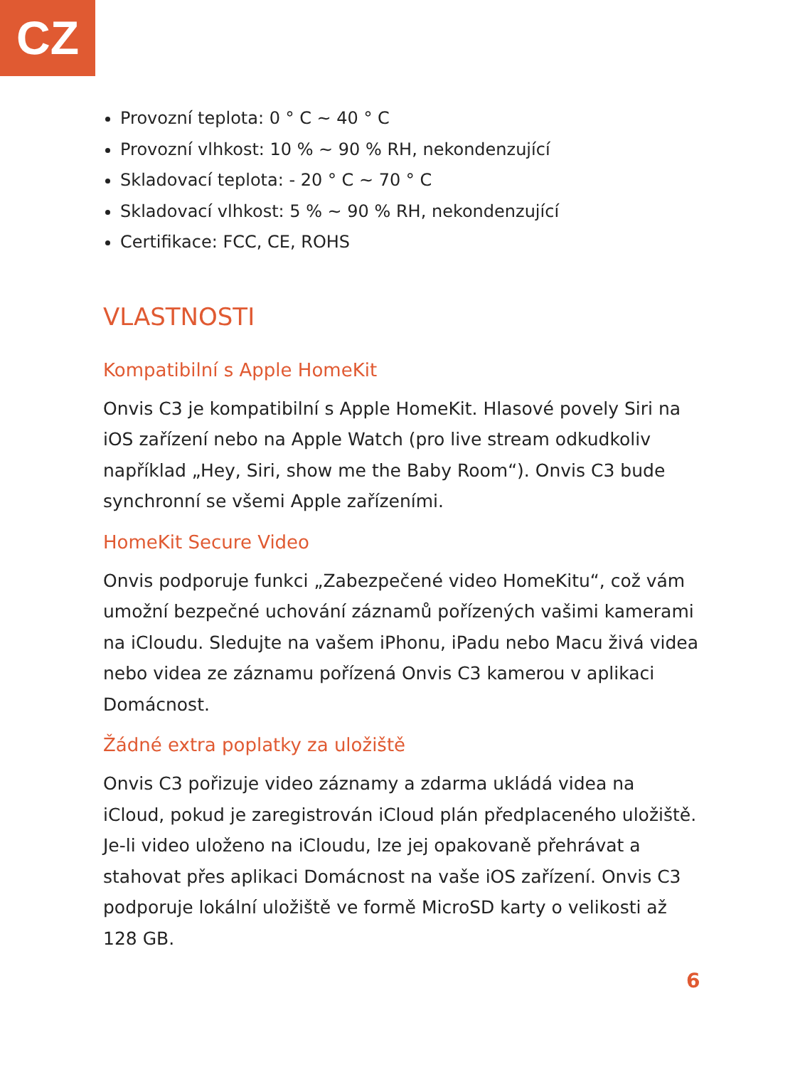CZ
Provozní teplota: 0 ° C ~ 40 ° C
Provozní vlhkost: 10 % ~ 90 % RH, nekondenzující
Skladovací teplota: - 20 ° C ~ 70 ° C
Skladovací vlhkost: 5 % ~ 90 % RH, nekondenzující
Certifikace: FCC, CE, ROHS
VLASTNOSTI
Kompatibilní s Apple HomeKit
Onvis C3 je kompatibilní s Apple HomeKit. Hlasové povely Siri na iOS zařízení nebo na Apple Watch (pro live stream odkudkoliv například „Hey, Siri, show me the Baby Room“). Onvis C3 bude synchronní se všemi Apple zařízeními.
HomeKit Secure Video
Onvis podporuje funkci „Zabezpečené video HomeKitu“, což vám umožní bezpečné uchování záznamů pořízených vašimi kamerami na iCloudu. Sledujte na vašem iPhonu, iPadu nebo Macu živá videa nebo videa ze záznamu pořízená Onvis C3 kamerou v aplikaci Domácnost.
Žádné extra poplatky za uložiště
Onvis C3 pořizuje video záznamy a zdarma ukládá videa na iCloud, pokud je zaregistrován iCloud plán předplaceného uložiště. Je-li video uloženo na iCloudu, lze jej opakovaně přehrávat a stahovat přes aplikaci Domácnost na vaše iOS zařízení. Onvis C3 podporuje lokální uložiště ve formě MicroSD karty o velikosti až 128 GB.
6